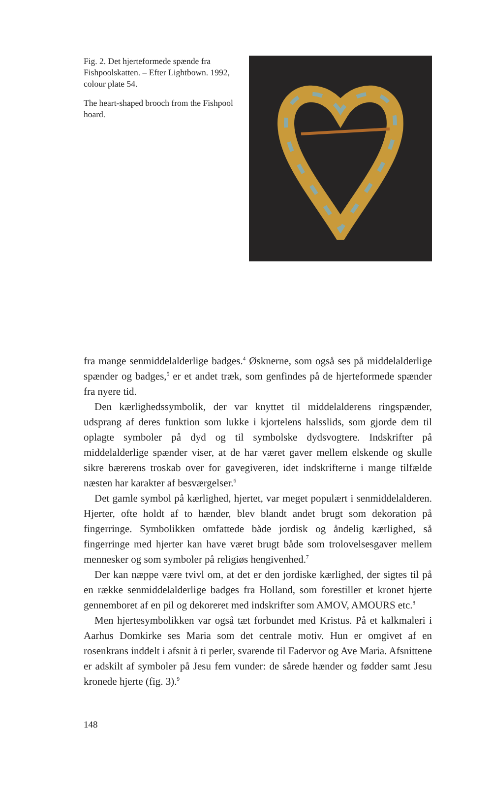Fig. 2. Det hjerteformede spænde fra Fishpoolskatten. – Efter Lightbown. 1992, colour plate 54.
The heart-shaped brooch from the Fishpool hoard.
fra mange senmiddelalderlige badges.<sup>4</sup> Øsknerne, som også ses på middelalderlige spænder og badges,<sup>5</sup> er et andet træk, som genfindes på de hjerteformede spænder fra nyere tid.
Den kærlighedssymbolik, der var knyttet til middelalderens ringspænder, udsprang af deres funktion som lukke i kjortelens halsslids, som gjorde dem til oplagte symboler på dyd og til symbolske dydsvogtere. Indskrifter på middelalderlige spænder viser, at de har været gaver mellem elskende og skulle sikre bærerens troskab over for gavegiveren, idet indskrifterne i mange tilfælde næsten har karakter af besværgelser.<sup>6</sup>
Det gamle symbol på kærlighed, hjertet, var meget populært i senmiddelalderen. Hjerter, ofte holdt af to hænder, blev blandt andet brugt som dekoration på fingerringe. Symbolikken omfattede både jordisk og åndelig kærlighed, så fingerringe med hjerter kan have været brugt både som trolovelsesgaver mellem mennesker og som symboler på religiøs hengivenhed.<sup>7</sup>
Der kan næppe være tvivl om, at det er den jordiske kærlighed, der sigtes til på en række senmiddelalderlige badges fra Holland, som forestiller et kronet hjerte gennemboret af en pil og dekoreret med indskrifter som AMOV, AMOURS etc.<sup>8</sup>
Men hjertesymbolikken var også tæt forbundet med Kristus. På et kalkmaleri i Aarhus Domkirke ses Maria som det centrale motiv. Hun er omgivet af en rosenkrans inddelt i afsnit à ti perler, svarende til Fadervor og Ave Maria. Afsnittene er adskilt af symboler på Jesu fem vunder: de sårede hænder og fødder samt Jesu kronede hjerte (fig. 3).<sup>9</sup>
148